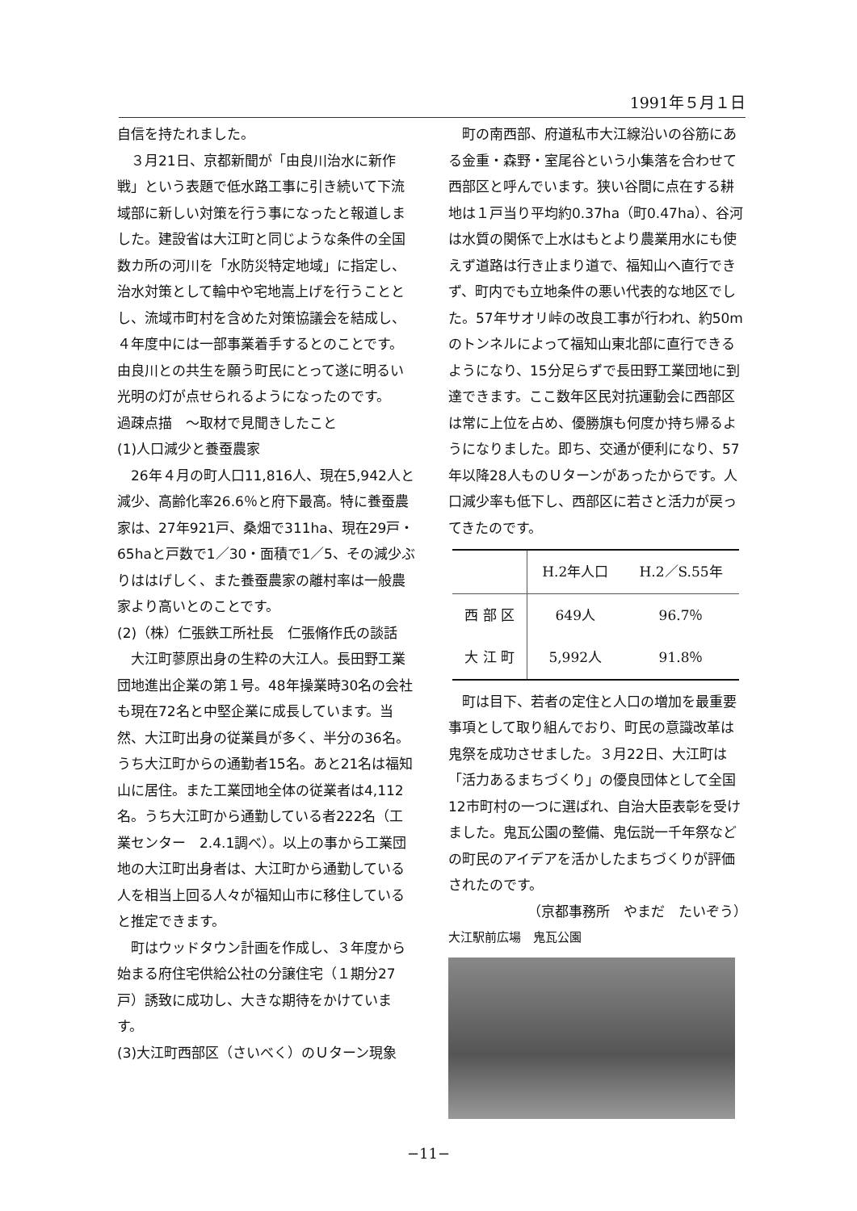1991年５月１日
自信を持たれました。
３月21日、京都新聞が「由良川治水に新作戦」という表題で低水路工事に引き続いて下流域部に新しい対策を行う事になったと報道しました。建設省は大江町と同じような条件の全国数カ所の河川を「水防災特定地域」に指定し、治水対策として輪中や宅地嵩上げを行うこととし、流域市町村を含めた対策協議会を結成し、４年度中には一部事業着手するとのことです。由良川との共生を願う町民にとって遂に明るい光明の灯が点せられるようになったのです。
過疎点描　～取材で見聞きしたこと
(1)人口減少と養蚕農家
26年４月の町人口11,816人、現在5,942人と減少、高齢化率26.6％と府下最高。特に養蚕農家は、27年921戸、桑畑で311ha、現在29戸・65haと戸数で1／30・面積で1／5、その減少ぶりははげしく、また養蚕農家の離村率は一般農家より高いとのことです。
(2)（株）仁張鉄工所社長　仁張脩作氏の談話
大江町蓼原出身の生粋の大江人。長田野工業団地進出企業の第１号。48年操業時30名の会社も現在72名と中堅企業に成長しています。当然、大江町出身の従業員が多く、半分の36名。うち大江町からの通勤者15名。あと21名は福知山に居住。また工業団地全体の従業者は4,112名。うち大江町から通勤している者222名（工業センター　2.4.1調べ）。以上の事から工業団地の大江町出身者は、大江町から通勤している人を相当上回る人々が福知山市に移住していると推定できます。
町はウッドタウン計画を作成し、３年度から始まる府住宅供給公社の分譲住宅（１期分27戸）誘致に成功し、大きな期待をかけています。
(3)大江町西部区（さいべく）のＵターン現象
町の南西部、府道私市大江線沿いの谷筋にある金重・森野・室尾谷という小集落を合わせて西部区と呼んでいます。狭い谷間に点在する耕地は１戸当り平均約0.37ha（町0.47ha）、谷河は水質の関係で上水はもとより農業用水にも使えず道路は行き止まり道で、福知山へ直行できず、町内でも立地条件の悪い代表的な地区でした。57年サオリ峠の改良工事が行われ、約50mのトンネルによって福知山東北部に直行できるようになり、15分足らずで長田野工業団地に到達できます。ここ数年区民対抗運動会に西部区は常に上位を占め、優勝旗も何度か持ち帰るようになりました。即ち、交通が便利になり、57年以降28人ものＵターンがあったからです。人口減少率も低下し、西部区に若さと活力が戻ってきたのです。
| | H.2年人口 | H.2／S.55年 |
| --- | --- | --- |
| 西 部 区 | 649人 | 96.7％ |
| 大 江 町 | 5,992人 | 91.8％ |
町は目下、若者の定住と人口の増加を最重要事項として取り組んでおり、町民の意識改革は鬼祭を成功させました。３月22日、大江町は「活力あるまちづくり」の優良団体として全国12市町村の一つに選ばれ、自治大臣表彰を受けました。鬼瓦公園の整備、鬼伝説一千年祭などの町民のアイデアを活かしたまちづくりが評価されたのです。
（京都事務所　やまだ　たいぞう）
大江駅前広場　鬼瓦公園
−11−